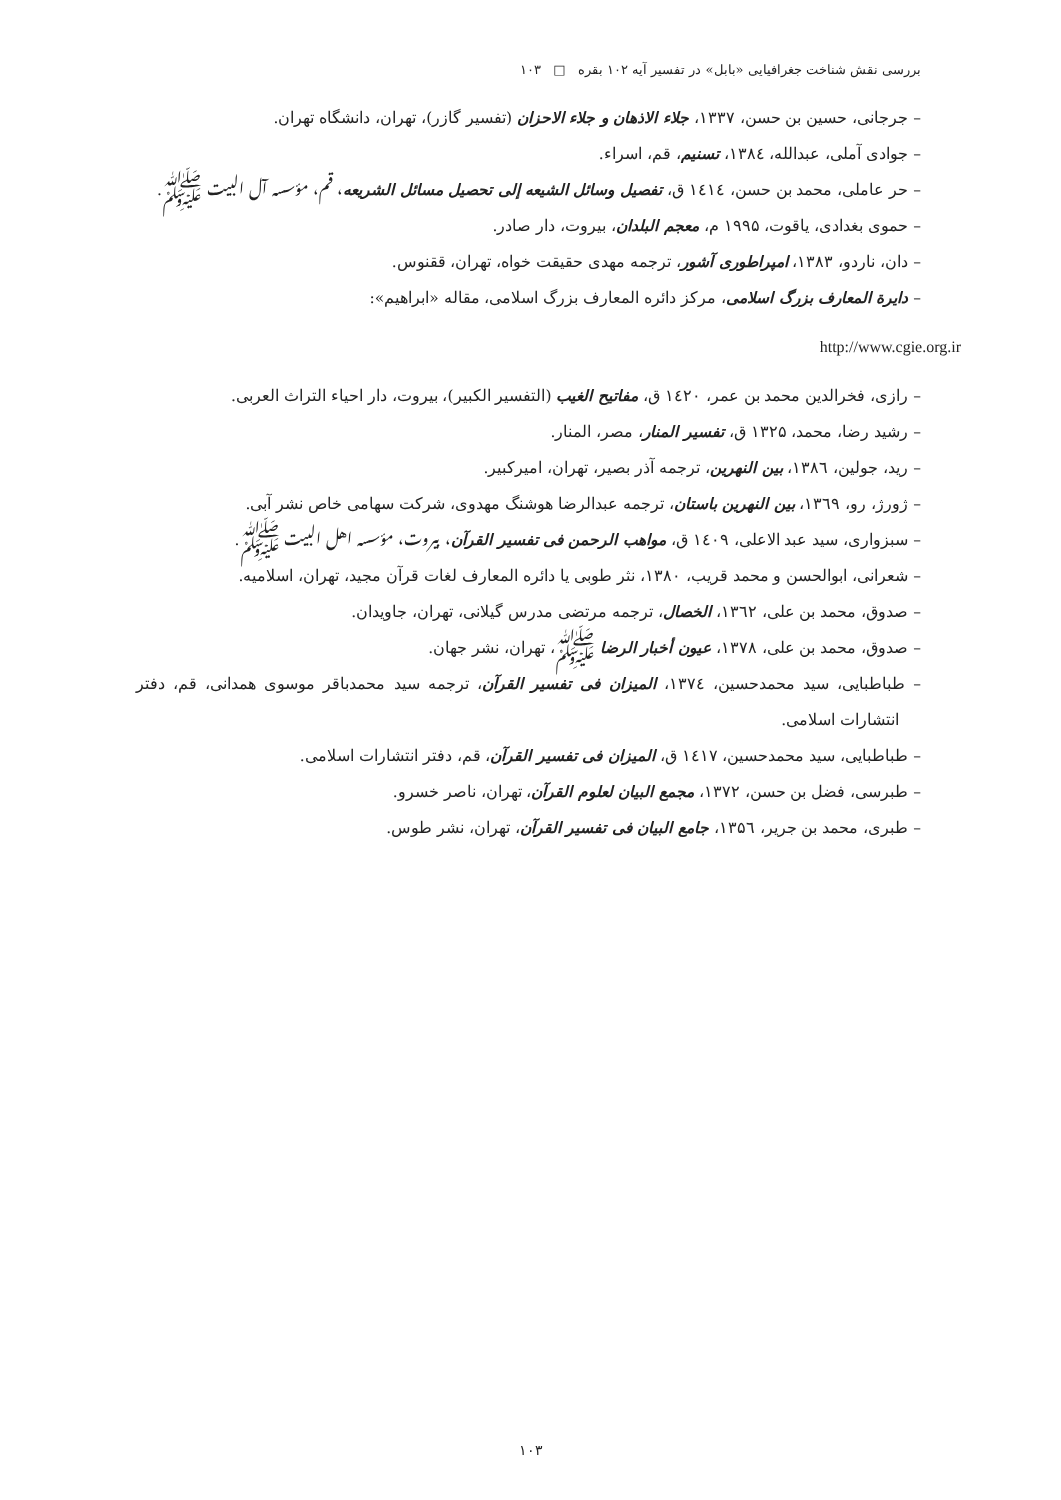بررسی نقش شناخت جغرافیایی «بابل» در تفسیر آیه ۱۰۲ بقره □ ۱۰۳
– جرجانی، حسین بن حسن، ۱۳۳۷، جلاء الاذهان و جلاء الاحزان (تفسیر گازر)، تهران، دانشگاه تهران.
– جوادی آملی، عبدالله، ۱۳۸٤، تسنیم، قم، اسراء.
– حر عاملی، محمد بن حسن، ۱٤۱٤ ق، تفصیل وسائل الشیعه إلی تحصیل مسائل الشریعه، قم، مؤسسه آل البیت ﷺ.
– حموی بغدادی، یاقوت، ۱۹۹۵ م، معجم البلدان، بیروت، دار صادر.
– دان، ناردو، ۱۳۸۳، امپراطوری آشور، ترجمه مهدی حقیقت خواه، تهران، ققنوس.
– دایرة المعارف بزرگ اسلامی، مرکز دائره المعارف بزرگ اسلامی، مقاله «ابراهیم»:
http://www.cgie.org.ir
– رازی، فخرالدین محمد بن عمر، ۱٤۲۰ ق، مفاتیح الغیب (التفسیر الکبیر)، بیروت، دار احیاء التراث العربی.
– رشید رضا، محمد، ۱۳۲۵ ق، تفسیر المنار، مصر، المنار.
– رید، جولین، ۱۳۸٦، بین النهرین، ترجمه آذر بصیر، تهران، امیرکبیر.
– ژورژ، رو، ۱۳٦۹، بین النهرین باستان، ترجمه عبدالرضا هوشنگ مهدوی، شرکت سهامی خاص نشر آبی.
– سبزواری، سید عبد الاعلی، ۱٤۰۹ ق، مواهب الرحمن فی تفسیر القرآن، بیروت، مؤسسه اهل البیت ﷺ.
– شعرانی، ابوالحسن و محمد قریب، ۱۳۸۰، نثر طوبی یا دائره المعارف لغات قرآن مجید، تهران، اسلامیه.
– صدوق، محمد بن علی، ۱۳٦۲، الخصال، ترجمه مرتضی مدرس گیلانی، تهران، جاویدان.
– صدوق، محمد بن علی، ۱۳۷۸، عیون أخبار الرضا ﷺ، تهران، نشر جهان.
– طباطبایی، سید محمدحسین، ۱۳۷٤، المیزان فی تفسیر القرآن، ترجمه سید محمدباقر موسوی همدانی، قم، دفتر انتشارات اسلامی.
– طباطبایی، سید محمدحسین، ۱٤۱۷ ق، المیزان فی تفسیر القرآن، قم، دفتر انتشارات اسلامی.
– طبرسی، فضل بن حسن، ۱۳۷۲، مجمع البیان لعلوم القرآن، تهران، ناصر خسرو.
– طبری، محمد بن جریر، ۱۳۵٦، جامع البیان فی تفسیر القرآن، تهران، نشر طوس.
۱۰۳